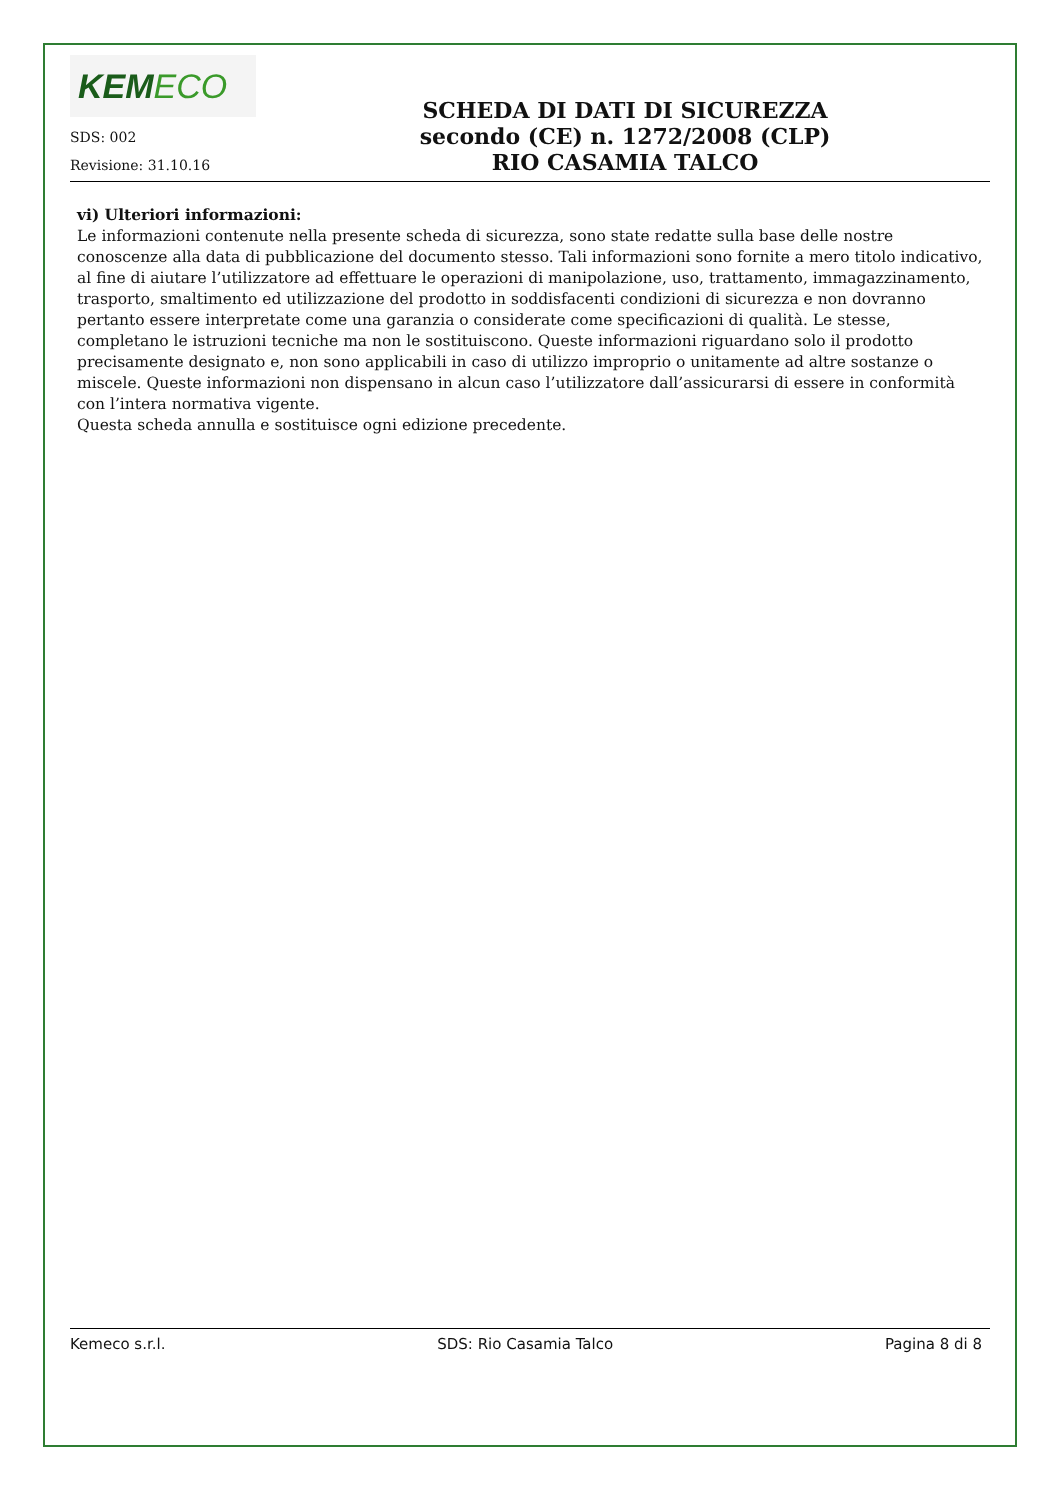KEMECO
SDS: 002
Revisione: 31.10.16
SCHEDA DI DATI DI SICUREZZA
secondo (CE) n. 1272/2008 (CLP)
RIO CASAMIA TALCO
vi) Ulteriori informazioni:
Le informazioni contenute nella presente scheda di sicurezza, sono state redatte sulla base delle nostre conoscenze alla data di pubblicazione del documento stesso. Tali informazioni sono fornite a mero titolo indicativo, al fine di aiutare l’utilizzatore ad effettuare le operazioni di manipolazione, uso, trattamento, immagazzinamento, trasporto, smaltimento ed utilizzazione del prodotto in soddisfacenti condizioni di sicurezza e non dovranno pertanto essere interpretate come una garanzia o considerate come specificazioni di qualità. Le stesse, completano le istruzioni tecniche ma non le sostituiscono. Queste informazioni riguardano solo il prodotto precisamente designato e, non sono applicabili in caso di utilizzo improprio o unitamente ad altre sostanze o miscele. Queste informazioni non dispensano in alcun caso l’utilizzatore dall’assicurarsi di essere in conformità con l’intera normativa vigente.
Questa scheda annulla e sostituisce ogni edizione precedente.
Kemeco s.r.l. SDS: Rio Casamia Talco Pagina 8 di 8